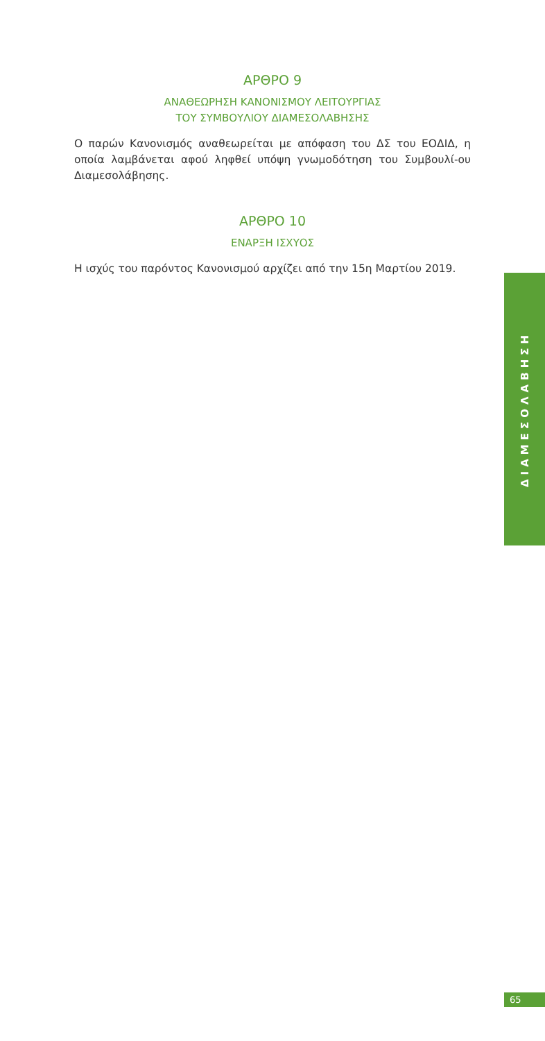ΑΡΘΡΟ 9
ΑΝΑΘΕΩΡΗΣΗ ΚΑΝΟΝΙΣΜΟΥ ΛΕΙΤΟΥΡΓΙΑΣ
ΤΟΥ ΣΥΜΒΟΥΛΙΟΥ ΔΙΑΜΕΣΟΛΑΒΗΣΗΣ
Ο παρών Κανονισμός αναθεωρείται με απόφαση του ΔΣ του ΕΟΔΙΔ, η οποία λαμβάνεται αφού ληφθεί υπόψη γνωμοδότηση του Συμβουλί-ου Διαμεσολάβησης.
ΑΡΘΡΟ 10
ΕΝΑΡΞΗ ΙΣΧΥΟΣ
Η ισχύς του παρόντος Κανονισμού αρχίζει από την 15η Μαρτίου 2019.
ΔΙΑΜΕΣΟΛΑΒΗΣΗ
65